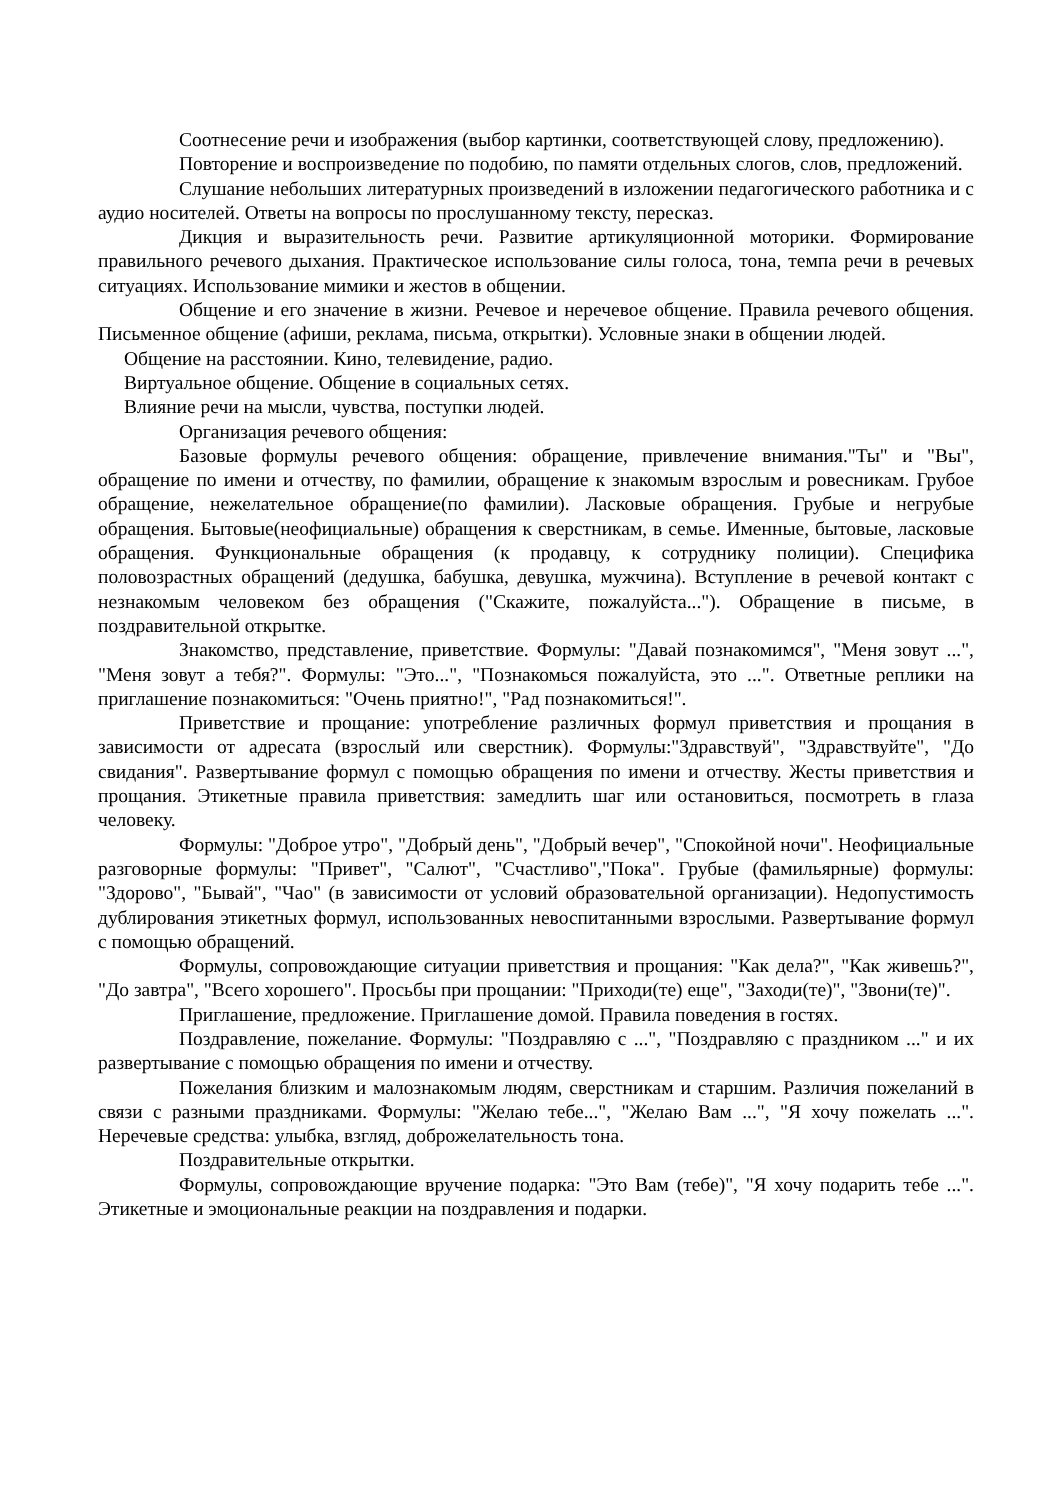Соотнесение речи и изображения (выбор картинки, соответствующей слову, предложению).
Повторение и воспроизведение по подобию, по памяти отдельных слогов, слов, предложений.
Слушание небольших литературных произведений в изложении педагогического работника и с аудио носителей. Ответы на вопросы по прослушанному тексту, пересказ.
Дикция и выразительность речи. Развитие артикуляционной моторики. Формирование правильного речевого дыхания. Практическое использование силы голоса, тона, темпа речи в речевых ситуациях. Использование мимики и жестов в общении.
Общение и его значение в жизни. Речевое и неречевое общение. Правила речевого общения. Письменное общение (афиши, реклама, письма, открытки). Условные знаки в общении людей.
Общение на расстоянии. Кино, телевидение, радио.
Виртуальное общение. Общение в социальных сетях.
Влияние речи на мысли, чувства, поступки людей.
Организация речевого общения:
Базовые формулы речевого общения: обращение, привлечение внимания."Ты" и "Вы", обращение по имени и отчеству, по фамилии, обращение к знакомым взрослым и ровесникам. Грубое обращение, нежелательное обращение(по фамилии). Ласковые обращения. Грубые и негрубые обращения. Бытовые(неофициальные) обращения к сверстникам, в семье. Именные, бытовые, ласковые обращения. Функциональные обращения (к продавцу, к сотруднику полиции). Специфика половозрастных обращений (дедушка, бабушка, девушка, мужчина). Вступление в речевой контакт с незнакомым человеком без обращения ("Скажите, пожалуйста..."). Обращение в письме, в поздравительной открытке.
Знакомство, представление, приветствие. Формулы: "Давай познакомимся", "Меня зовут ...", "Меня зовут а тебя?". Формулы: "Это...", "Познакомься пожалуйста, это ...". Ответные реплики на приглашение познакомиться: "Очень приятно!", "Рад познакомиться!".
Приветствие и прощание: употребление различных формул приветствия и прощания в зависимости от адресата (взрослый или сверстник). Формулы:"Здравствуй", "Здравствуйте", "До свидания". Развертывание формул с помощью обращения по имени и отчеству. Жесты приветствия и прощания. Этикетные правила приветствия: замедлить шаг или остановиться, посмотреть в глаза человеку.
Формулы: "Доброе утро", "Добрый день", "Добрый вечер", "Спокойной ночи". Неофициальные разговорные формулы: "Привет", "Салют", "Счастливо","Пока". Грубые (фамильярные) формулы: "Здорово", "Бывай", "Чао" (в зависимости от условий образовательной организации). Недопустимость дублирования этикетных формул, использованных невоспитанными взрослыми. Развертывание формул с помощью обращений.
Формулы, сопровождающие ситуации приветствия и прощания: "Как дела?", "Как живешь?", "До завтра", "Всего хорошего". Просьбы при прощании: "Приходи(те) еще", "Заходи(те)", "Звони(те)".
Приглашение, предложение. Приглашение домой. Правила поведения в гостях.
Поздравление, пожелание. Формулы: "Поздравляю с ...", "Поздравляю с праздником ..." и их развертывание с помощью обращения по имени и отчеству.
Пожелания близким и малознакомым людям, сверстникам и старшим. Различия пожеланий в связи с разными праздниками. Формулы: "Желаю тебе...", "Желаю Вам ...", "Я хочу пожелать ...". Неречевые средства: улыбка, взгляд, доброжелательность тона.
Поздравительные открытки.
Формулы, сопровождающие вручение подарка: "Это Вам (тебе)", "Я хочу подарить тебе ...". Этикетные и эмоциональные реакции на поздравления и подарки.